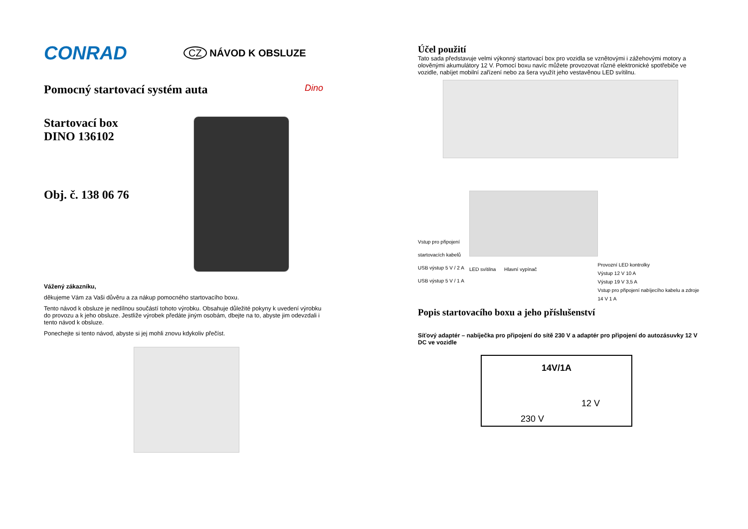CONRAD
CZ NÁVOD K OBSLUZE
Pomocný startovací systém auta
Dino
Startovací box
DINO 136102
Obj. č. 138 06 76
Vážený zákazníku,
děkujeme Vám za Vaši důvěru a za nákup pomocného startovacího boxu.
Tento návod k obsluze je nedílnou součástí tohoto výrobku. Obsahuje důležité pokyny k uvedení výrobku do provozu a k jeho obsluze. Jestliže výrobek předáte jiným osobám, dbejte na to, abyste jim odevzdali i tento návod k obsluze.
Ponechejte si tento návod, abyste si jej mohli znovu kdykoliv přečíst.
Účel použití
Tato sada představuje velmi výkonný startovací box pro vozidla se vznětovými i zážehovými motory a olověnými akumulátory 12 V. Pomocí boxu navíc můžete provozovat různé elektronické spotřebiče ve vozidle, nabíjet mobilní zařízení nebo za šera využít jeho vestavěnou LED svítilnu.
Vstup pro připojení startovacích kabelů
USB výstup 5 V / 2 A
USB výstup 5 V / 1 A
LED svítilna Hlavní vypínač
Provozní LED kontrolky
Výstup 12 V 10 A
Výstup 19 V 3,5 A
Vstup pro připojení nabíjecího kabelu a zdroje 14 V 1 A
Popis startovacího boxu a jeho příslušenství
Síťový adaptér – nabíječka pro připojení do sítě 230 V a adaptér pro připojení do autozásuvky 12 V DC ve vozidle
14V/1A
12 V
230 V